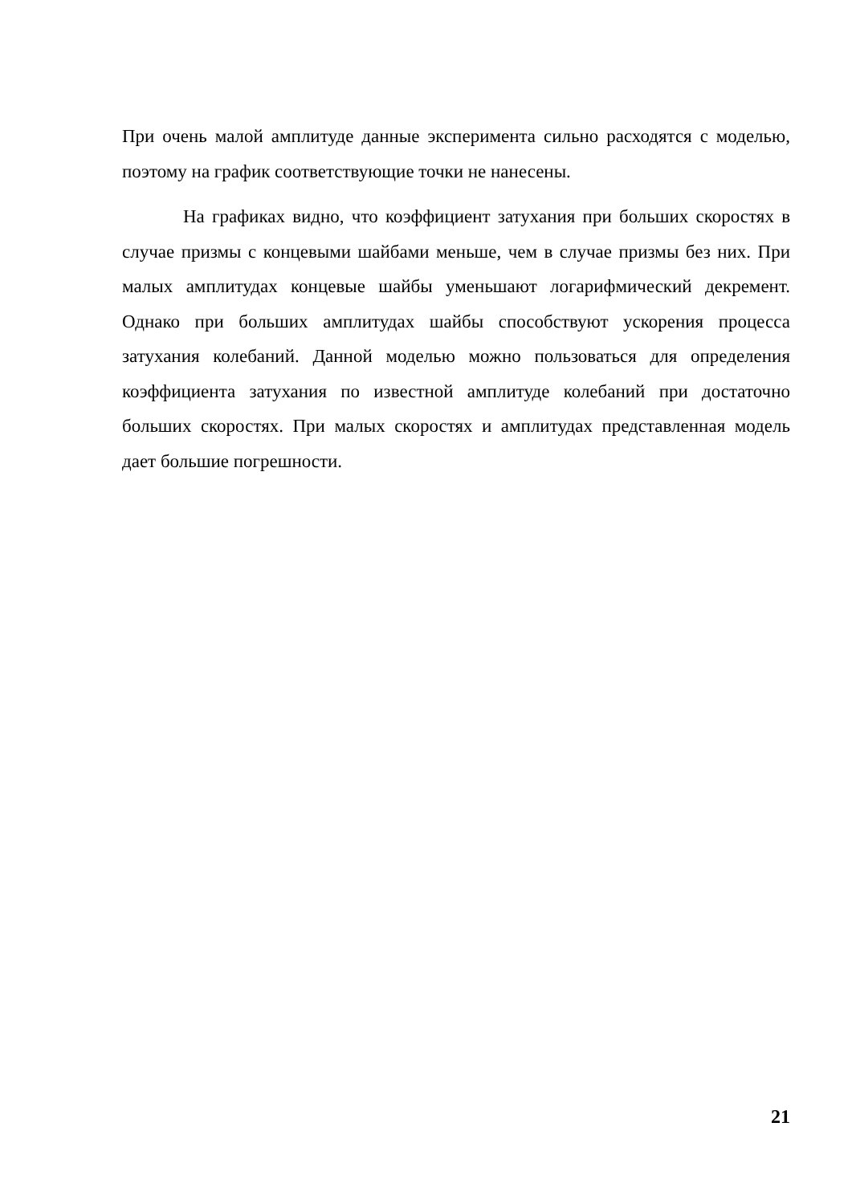При очень малой амплитуде данные эксперимента сильно расходятся с моделью, поэтому на график соответствующие точки не нанесены.
На графиках видно, что коэффициент затухания при больших скоростях в случае призмы с концевыми шайбами меньше, чем в случае призмы без них. При малых амплитудах концевые шайбы уменьшают логарифмический декремент. Однако при больших амплитудах шайбы способствуют ускорения процесса затухания колебаний. Данной моделью можно пользоваться для определения коэффициента затухания по известной амплитуде колебаний при достаточно больших скоростях. При малых скоростях и амплитудах представленная модель дает большие погрешности.
21